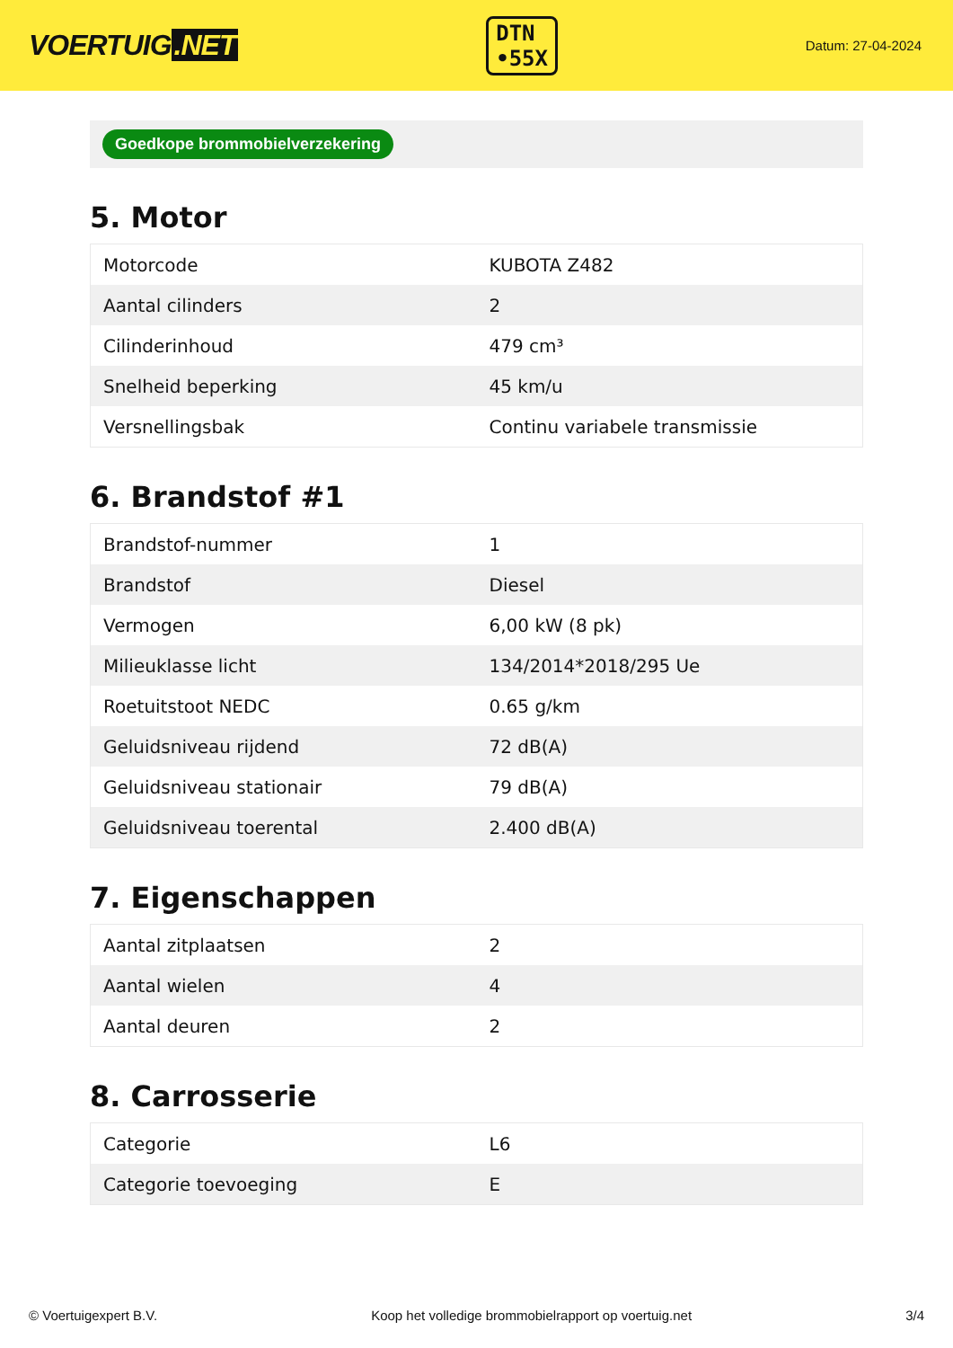VOERTUIG.NET
DTN
•55X
Datum: 27-04-2024
Goedkope brommobielverzekering
5. Motor
| Motorcode | KUBOTA Z482 |
| Aantal cilinders | 2 |
| Cilinderinhoud | 479 cm³ |
| Snelheid beperking | 45 km/u |
| Versnellingsbak | Continu variabele transmissie |
6. Brandstof #1
| Brandstof-nummer | 1 |
| Brandstof | Diesel |
| Vermogen | 6,00 kW (8 pk) |
| Milieuklasse licht | 134/2014*2018/295 Ue |
| Roetuitstoot NEDC | 0.65 g/km |
| Geluidsniveau rijdend | 72 dB(A) |
| Geluidsniveau stationair | 79 dB(A) |
| Geluidsniveau toerental | 2.400 dB(A) |
7. Eigenschappen
| Aantal zitplaatsen | 2 |
| Aantal wielen | 4 |
| Aantal deuren | 2 |
8. Carrosserie
| Categorie | L6 |
| Categorie toevoeging | E |
© Voertuigexpert B.V. Koop het volledige brommobielrapport op voertuig.net 3/4